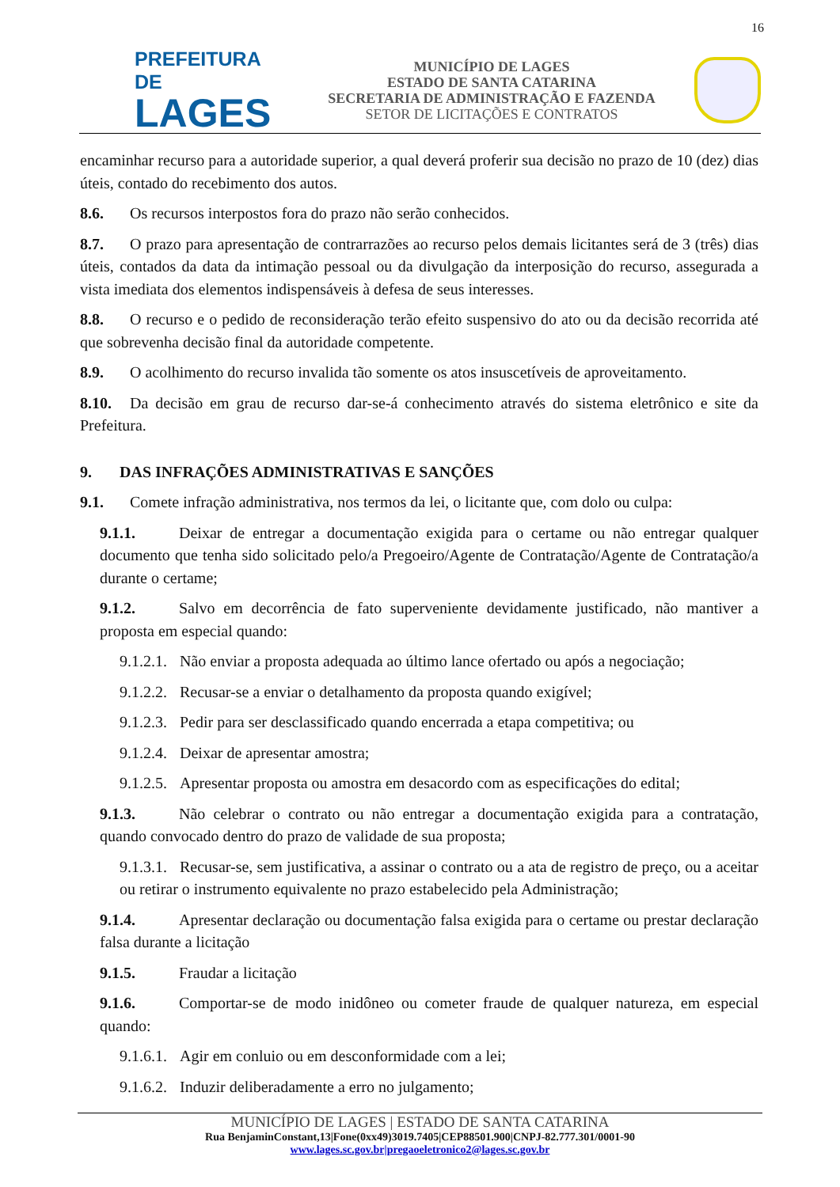16
PREFEITURA DE
LAGES
MUNICÍPIO DE LAGES
ESTADO DE SANTA CATARINA
SECRETARIA DE ADMINISTRAÇÃO E FAZENDA
SETOR DE LICITAÇÕES E CONTRATOS
encaminhar recurso para a autoridade superior, a qual deverá proferir sua decisão no prazo de 10 (dez) dias úteis, contado do recebimento dos autos.
8.6. Os recursos interpostos fora do prazo não serão conhecidos.
8.7. O prazo para apresentação de contrarrazões ao recurso pelos demais licitantes será de 3 (três) dias úteis, contados da data da intimação pessoal ou da divulgação da interposição do recurso, assegurada a vista imediata dos elementos indispensáveis à defesa de seus interesses.
8.8. O recurso e o pedido de reconsideração terão efeito suspensivo do ato ou da decisão recorrida até que sobrevenha decisão final da autoridade competente.
8.9. O acolhimento do recurso invalida tão somente os atos insuscetíveis de aproveitamento.
8.10. Da decisão em grau de recurso dar-se-á conhecimento através do sistema eletrônico e site da Prefeitura.
9. DAS INFRAÇÕES ADMINISTRATIVAS E SANÇÕES
9.1. Comete infração administrativa, nos termos da lei, o licitante que, com dolo ou culpa:
9.1.1. Deixar de entregar a documentação exigida para o certame ou não entregar qualquer documento que tenha sido solicitado pelo/a Pregoeiro/Agente de Contratação/Agente de Contratação/a durante o certame;
9.1.2. Salvo em decorrência de fato superveniente devidamente justificado, não mantiver a proposta em especial quando:
9.1.2.1. Não enviar a proposta adequada ao último lance ofertado ou após a negociação;
9.1.2.2. Recusar-se a enviar o detalhamento da proposta quando exigível;
9.1.2.3. Pedir para ser desclassificado quando encerrada a etapa competitiva; ou
9.1.2.4. Deixar de apresentar amostra;
9.1.2.5. Apresentar proposta ou amostra em desacordo com as especificações do edital;
9.1.3. Não celebrar o contrato ou não entregar a documentação exigida para a contratação, quando convocado dentro do prazo de validade de sua proposta;
9.1.3.1. Recusar-se, sem justificativa, a assinar o contrato ou a ata de registro de preço, ou a aceitar ou retirar o instrumento equivalente no prazo estabelecido pela Administração;
9.1.4. Apresentar declaração ou documentação falsa exigida para o certame ou prestar declaração falsa durante a licitação
9.1.5. Fraudar a licitação
9.1.6. Comportar-se de modo inidôneo ou cometer fraude de qualquer natureza, em especial quando:
9.1.6.1. Agir em conluio ou em desconformidade com a lei;
9.1.6.2. Induzir deliberadamente a erro no julgamento;
MUNICÍPIO DE LAGES | ESTADO DE SANTA CATARINA
Rua BenjaminConstant,13|Fone(0xx49)3019.7405|CEP88501.900|CNPJ-82.777.301/0001-90
www.lages.sc.gov.br|pregaoeletronico2@lages.sc.gov.br